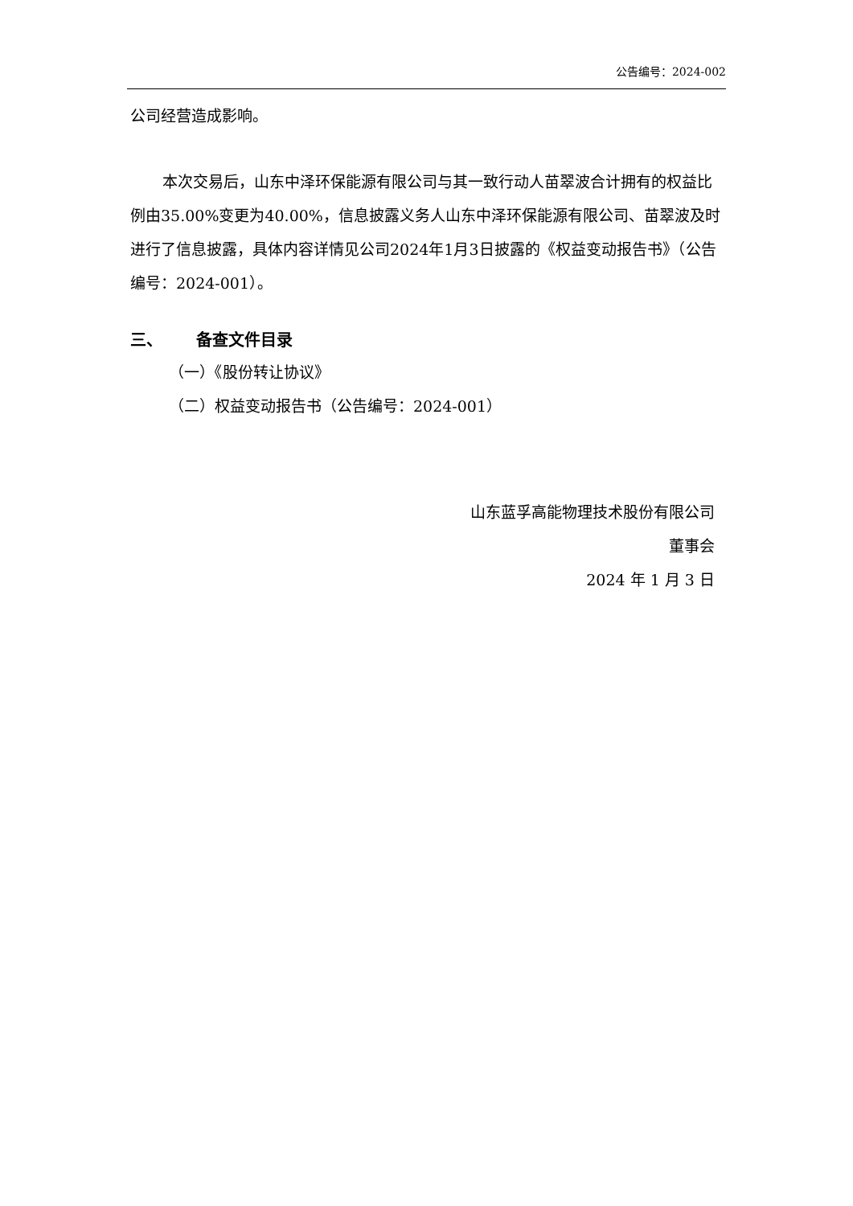公告编号：2024-002
公司经营造成影响。
本次交易后，山东中泽环保能源有限公司与其一致行动人苗翠波合计拥有的权益比例由35.00%变更为40.00%，信息披露义务人山东中泽环保能源有限公司、苗翠波及时进行了信息披露，具体内容详情见公司2024年1月3日披露的《权益变动报告书》（公告编号：2024-001）。
三、 备查文件目录
（一）《股份转让协议》
（二）权益变动报告书（公告编号：2024-001）
山东蓝孚高能物理技术股份有限公司
董事会
2024 年 1 月 3 日